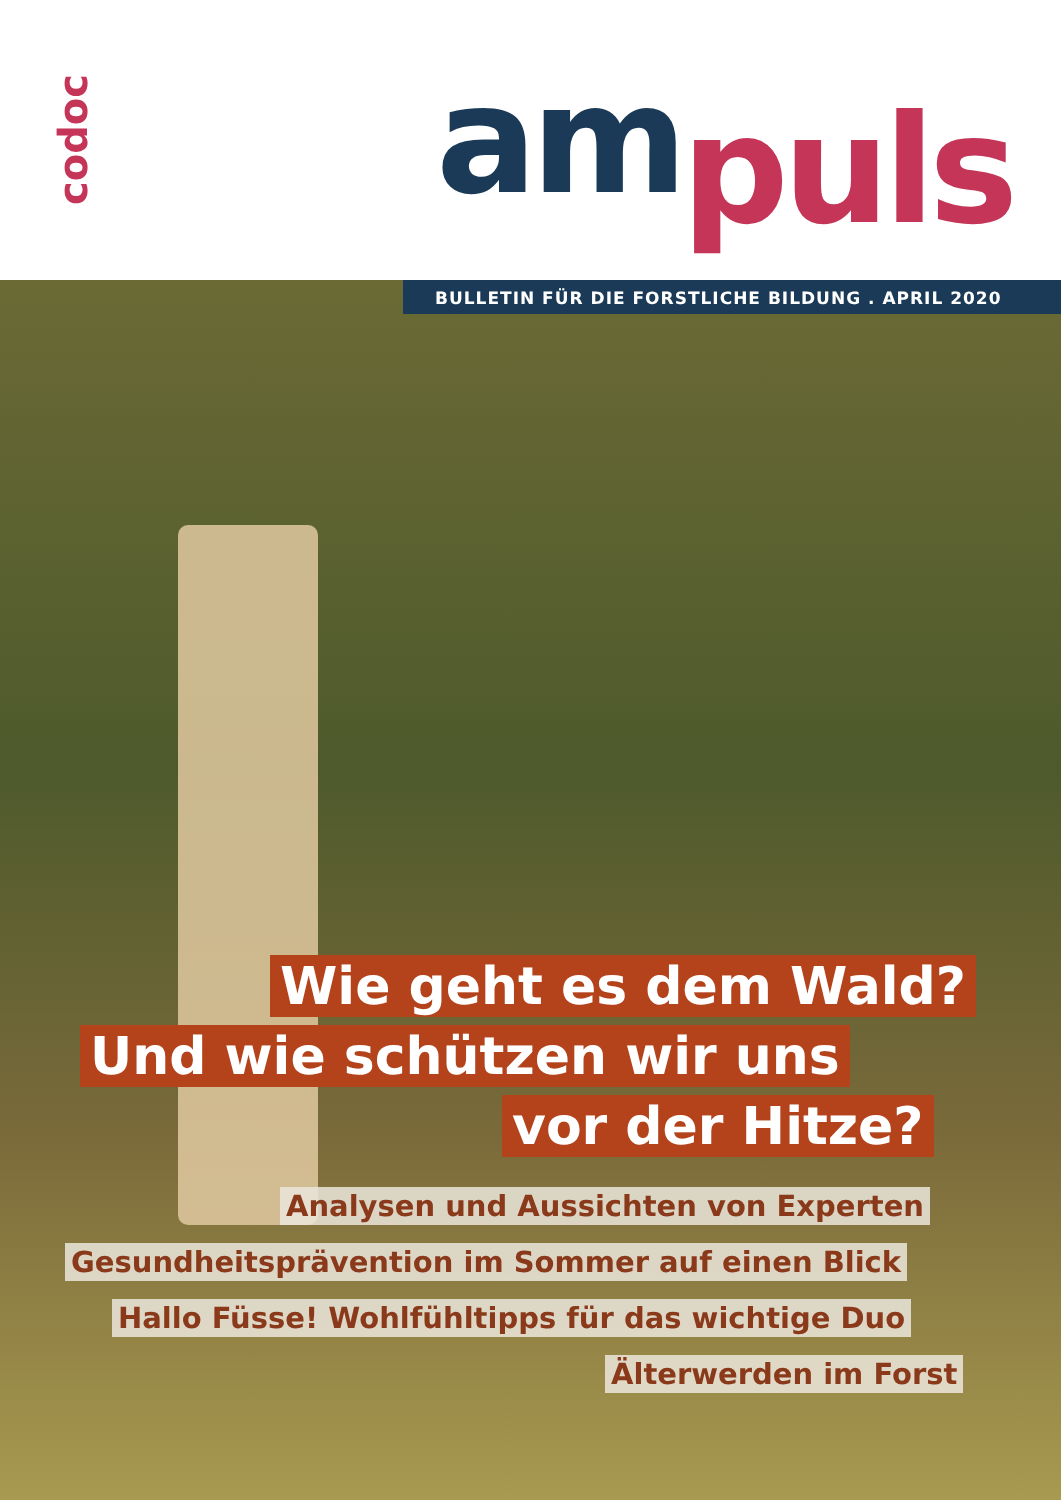codoc
am puls
BULLETIN FÜR DIE FORSTLICHE BILDUNG . APRIL 2020
Wie geht es dem Wald?
Und wie schützen wir uns
vor der Hitze?
Analysen und Aussichten von Experten
Gesundheitsprävention im Sommer auf einen Blick
Hallo Füsse! Wohlfühltipps für das wichtige Duo
Älterwerden im Forst